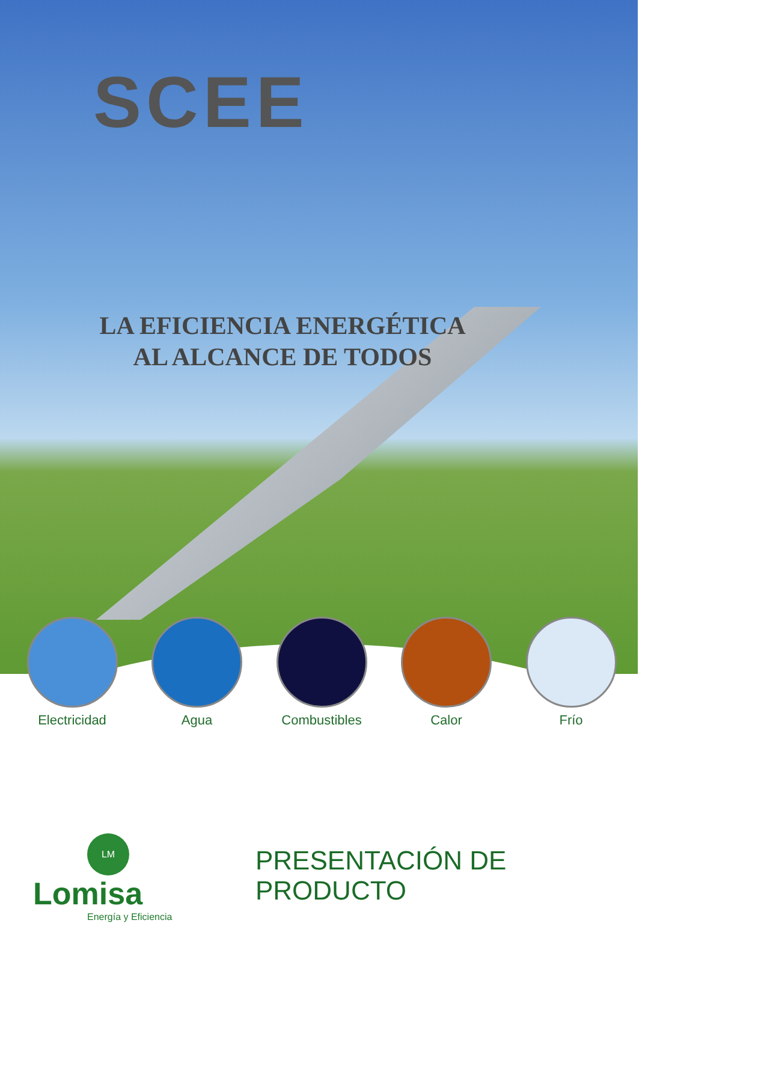SCEE
LA EFICIENCIA ENERGÉTICA
AL ALCANCE DE TODOS
Electricidad Agua Combustibles Calor Frío
LM
Lomisa
Energía y Eficiencia
PRESENTACIÓN DE PRODUCTO